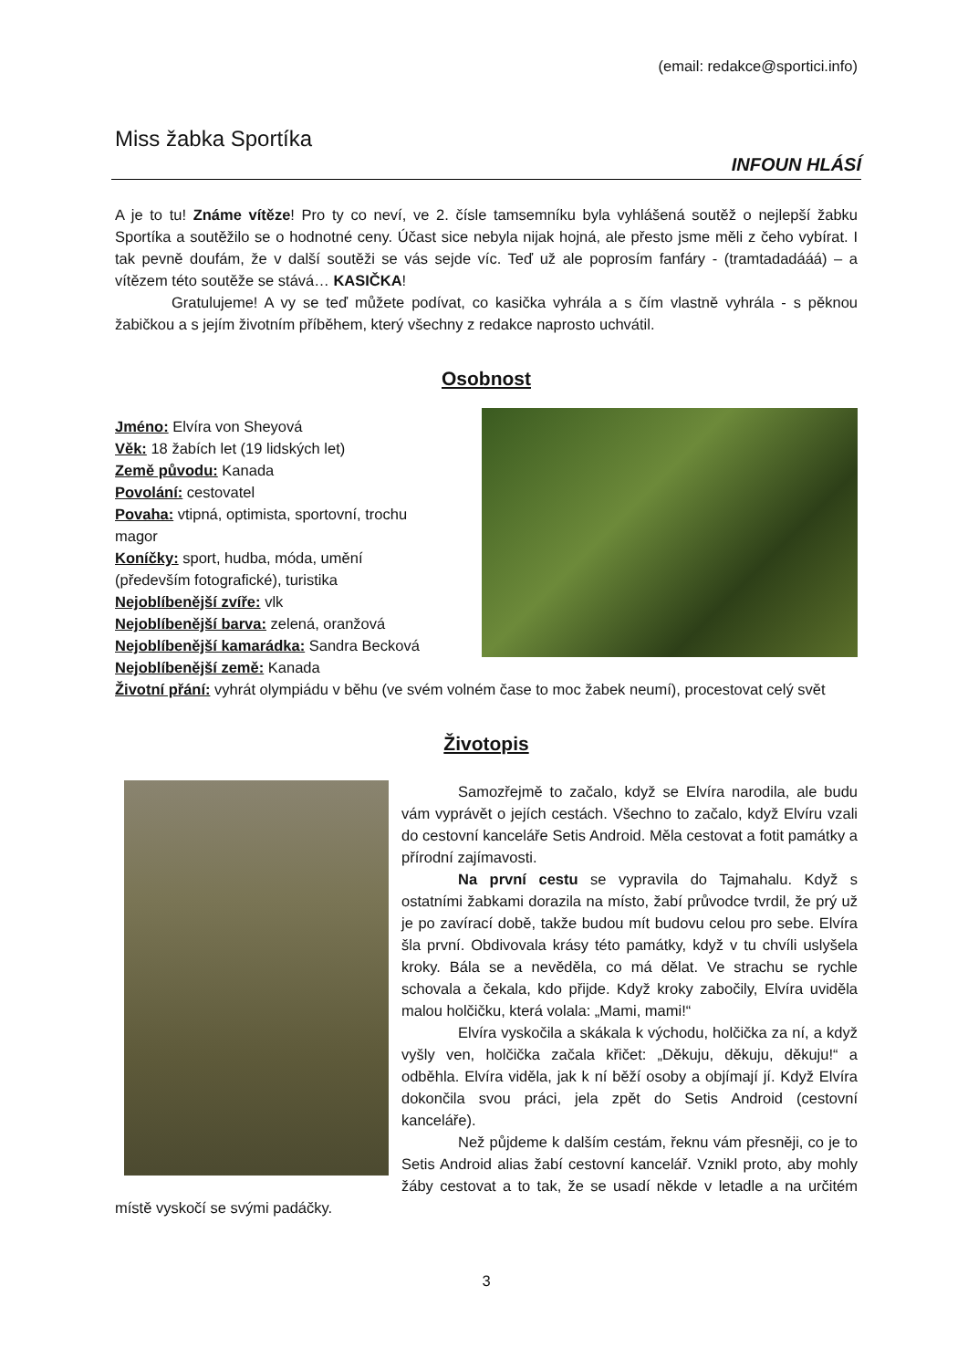(email: redakce@sportici.info)
Miss žabka Sportíka
INFOUN HLÁSÍ
A je to tu! Známe vítěze! Pro ty co neví, ve 2. čísle tamsemníku byla vyhlášená soutěž o nejlepší žabku Sportíka a soutěžilo se o hodnotné ceny. Účast sice nebyla nijak hojná, ale přesto jsme měli z čeho vybírat. I tak pevně doufám, že v další soutěži se vás sejde víc. Teď už ale poprosím fanfáry - (tramtadadááá) – a vítězem této soutěže se stává… KASIČKA!
Gratulujeme! A vy se teď můžete podívat, co kasička vyhrála a s čím vlastně vyhrála - s pěknou žabičkou a s jejím životním příběhem, který všechny z redakce naprosto uchvátil.
Osobnost
Jméno: Elvíra von Sheyová
Věk: 18 žabích let (19 lidských let)
Země původu: Kanada
Povolání: cestovatel
Povaha: vtipná, optimista, sportovní, trochu
magor
Koníčky: sport, hudba, móda, umění
(především fotografické), turistika
Nejoblíbenější zvíře: vlk
Nejoblíbenější barva: zelená, oranžová
Nejoblíbenější kamarádka: Sandra Becková
Nejoblíbenější země: Kanada
Životní přání: vyhrát olympiádu v běhu (ve svém volném čase to moc žabek neumí), procestovat celý svět
Životopis
Samozřejmě to začalo, když se Elvíra narodila, ale budu vám vyprávět o jejích cestách. Všechno to začalo, když Elvíru vzali do cestovní kanceláře Setis Android. Měla cestovat a fotit památky a přírodní zajímavosti.
Na první cestu se vypravila do Tajmahalu. Když s ostatními žabkami dorazila na místo, žabí průvodce tvrdil, že prý už je po zavírací době, takže budou mít budovu celou pro sebe. Elvíra šla první. Obdivovala krásy této památky, když v tu chvíli uslyšela kroky. Bála se a nevěděla, co má dělat. Ve strachu se rychle schovala a čekala, kdo přijde. Když kroky zabočily, Elvíra uviděla malou holčičku, která volala: „Mami, mami!“
Elvíra vyskočila a skákala k východu, holčička za ní, a když vyšly ven, holčička začala křičet: „Děkuju, děkuju, děkuju!“ a odběhla. Elvíra viděla, jak k ní běží osoby a objímají jí. Když Elvíra dokončila svou práci, jela zpět do Setis Android (cestovní kanceláře).
Než půjdeme k dalším cestám, řeknu vám přesněji, co je to Setis Android alias žabí cestovní kancelář. Vznikl proto, aby mohly žáby cestovat a to tak, že se usadí někde v letadle a na určitém místě vyskočí se svými padáčky.
3